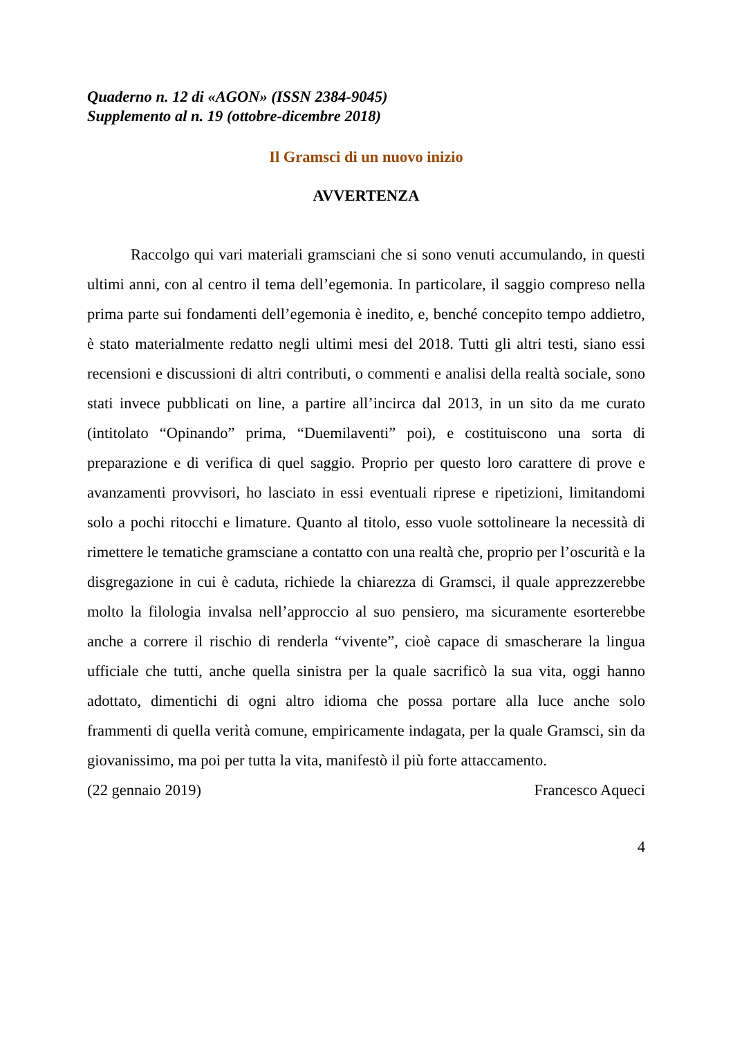Quaderno n. 12 di «AGON» (ISSN 2384-9045)
Supplemento al n. 19 (ottobre-dicembre 2018)
Il Gramsci di un nuovo inizio
AVVERTENZA
Raccolgo qui vari materiali gramsciani che si sono venuti accumulando, in questi ultimi anni, con al centro il tema dell’egemonia. In particolare, il saggio compreso nella prima parte sui fondamenti dell’egemonia è inedito, e, benché concepito tempo addietro, è stato materialmente redatto negli ultimi mesi del 2018. Tutti gli altri testi, siano essi recensioni e discussioni di altri contributi, o commenti e analisi della realtà sociale, sono stati invece pubblicati on line, a partire all’incirca dal 2013, in un sito da me curato (intitolato “Opinando” prima, “Duemilaventi” poi), e costituiscono una sorta di preparazione e di verifica di quel saggio. Proprio per questo loro carattere di prove e avanzamenti provvisori, ho lasciato in essi eventuali riprese e ripetizioni, limitandomi solo a pochi ritocchi e limature. Quanto al titolo, esso vuole sottolineare la necessità di rimettere le tematiche gramsciane a contatto con una realtà che, proprio per l’oscurità e la disgregazione in cui è caduta, richiede la chiarezza di Gramsci, il quale apprezzerebbe molto la filologia invalsa nell’approccio al suo pensiero, ma sicuramente esorterebbe anche a correre il rischio di renderla “vivente”, cioè capace di smascherare la lingua ufficiale che tutti, anche quella sinistra per la quale sacrificò la sua vita, oggi hanno adottato, dimentichi di ogni altro idioma che possa portare alla luce anche solo frammenti di quella verità comune, empiricamente indagata, per la quale Gramsci, sin da giovanissimo, ma poi per tutta la vita, manifestò il più forte attaccamento.
(22 gennaio 2019) Francesco Aqueci
4